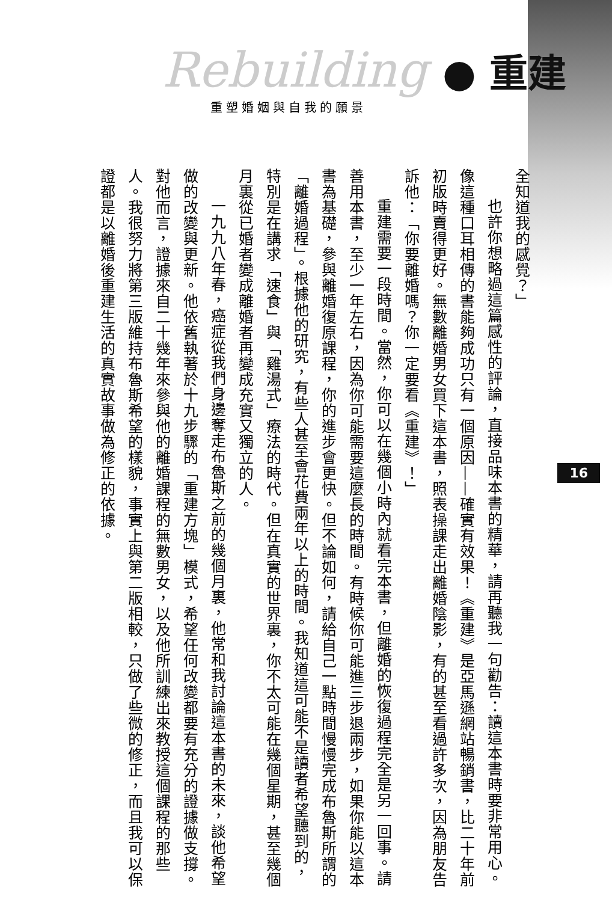Rebuilding ● 重建
重塑婚姻與自我的願景
16
全知道我的感覺？」
也許你想略過這篇感性的評論，直接品味本書的精華，請再聽我一句勸告：讀這本書時要非常用心。像這種口耳相傳的書能夠成功只有一個原因——確實有效果！《重建》是亞馬遜網站暢銷書，比二十年前初版時賣得更好。無數離婚男女買下這本書，照表操課走出離婚陰影，有的甚至看過許多次，因為朋友告訴他：「你要離婚嗎？你一定要看《重建》！」
重建需要一段時間。當然，你可以在幾個小時內就看完本書，但離婚的恢復過程完全是另一回事。請善用本書，至少一年左右，因為你可能需要這麼長的時間。有時候你可能進三步退兩步，如果你能以這本書為基礎，參與離婚復原課程，你的進步會更快。但不論如何，請給自己一點時間慢慢完成布魯斯所謂的「離婚過程」。根據他的研究，有些人甚至會花費兩年以上的時間。我知道這可能不是讀者希望聽到的，特別是在講求「速食」與「雞湯式」療法的時代。但在真實的世界裏，你不太可能在幾個星期，甚至幾個月裏從已婚者變成離婚者再變成充實又獨立的人。
一九九八年春，癌症從我們身邊奪走布魯斯之前的幾個月裏，他常和我討論這本書的未來，談他希望做的改變與更新。他依舊執著於十九步驟的「重建方塊」模式，希望任何改變都要有充分的證據做支撐。對他而言，證據來自二十幾年來參與他的離婚課程的無數男女，以及他所訓練出來教授這個課程的那些人。我很努力將第三版維持布魯斯希望的樣貌，事實上與第二版相較，只做了些微的修正，而且我可以保證都是以離婚後重建生活的真實故事做為修正的依據。